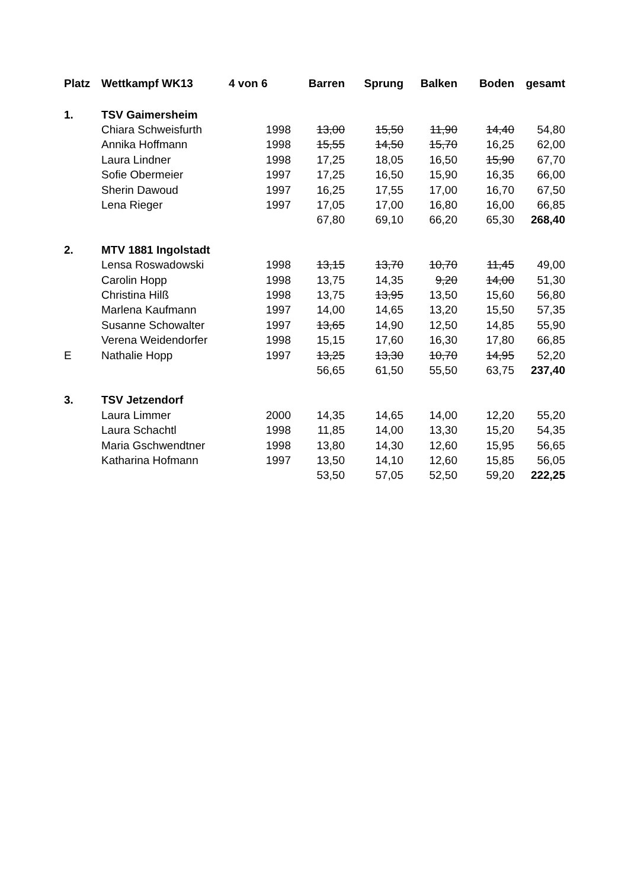| Platz | Wettkampf WK13 | 4 von 6 | Barren | Sprung | Balken | Boden | gesamt |
| --- | --- | --- | --- | --- | --- | --- | --- |
| 1. | TSV Gaimersheim | | | | | | |
| | Chiara Schweisfurth | 1998 | 13,00 | 15,50 | 11,90 | 14,40 | 54,80 |
| | Annika Hoffmann | 1998 | 15,55 | 14,50 | 15,70 | 16,25 | 62,00 |
| | Laura Lindner | 1998 | 17,25 | 18,05 | 16,50 | 15,90 | 67,70 |
| | Sofie Obermeier | 1997 | 17,25 | 16,50 | 15,90 | 16,35 | 66,00 |
| | Sherin Dawoud | 1997 | 16,25 | 17,55 | 17,00 | 16,70 | 67,50 |
| | Lena Rieger | 1997 | 17,05 | 17,00 | 16,80 | 16,00 | 66,85 |
| | | | 67,80 | 69,10 | 66,20 | 65,30 | 268,40 |
| 2. | MTV 1881 Ingolstadt | | | | | | |
| | Lensa Roswadowski | 1998 | 13,15 | 13,70 | 10,70 | 11,45 | 49,00 |
| | Carolin Hopp | 1998 | 13,75 | 14,35 | 9,20 | 14,00 | 51,30 |
| | Christina Hilß | 1998 | 13,75 | 13,95 | 13,50 | 15,60 | 56,80 |
| | Marlena Kaufmann | 1997 | 14,00 | 14,65 | 13,20 | 15,50 | 57,35 |
| | Susanne Schowalter | 1997 | 13,65 | 14,90 | 12,50 | 14,85 | 55,90 |
| | Verena Weidendorfer | 1998 | 15,15 | 17,60 | 16,30 | 17,80 | 66,85 |
| E | Nathalie Hopp | 1997 | 13,25 | 13,30 | 10,70 | 14,95 | 52,20 |
| | | | 56,65 | 61,50 | 55,50 | 63,75 | 237,40 |
| 3. | TSV Jetzendorf | | | | | | |
| | Laura Limmer | 2000 | 14,35 | 14,65 | 14,00 | 12,20 | 55,20 |
| | Laura Schachtl | 1998 | 11,85 | 14,00 | 13,30 | 15,20 | 54,35 |
| | Maria Gschwendtner | 1998 | 13,80 | 14,30 | 12,60 | 15,95 | 56,65 |
| | Katharina Hofmann | 1997 | 13,50 | 14,10 | 12,60 | 15,85 | 56,05 |
| | | | 53,50 | 57,05 | 52,50 | 59,20 | 222,25 |